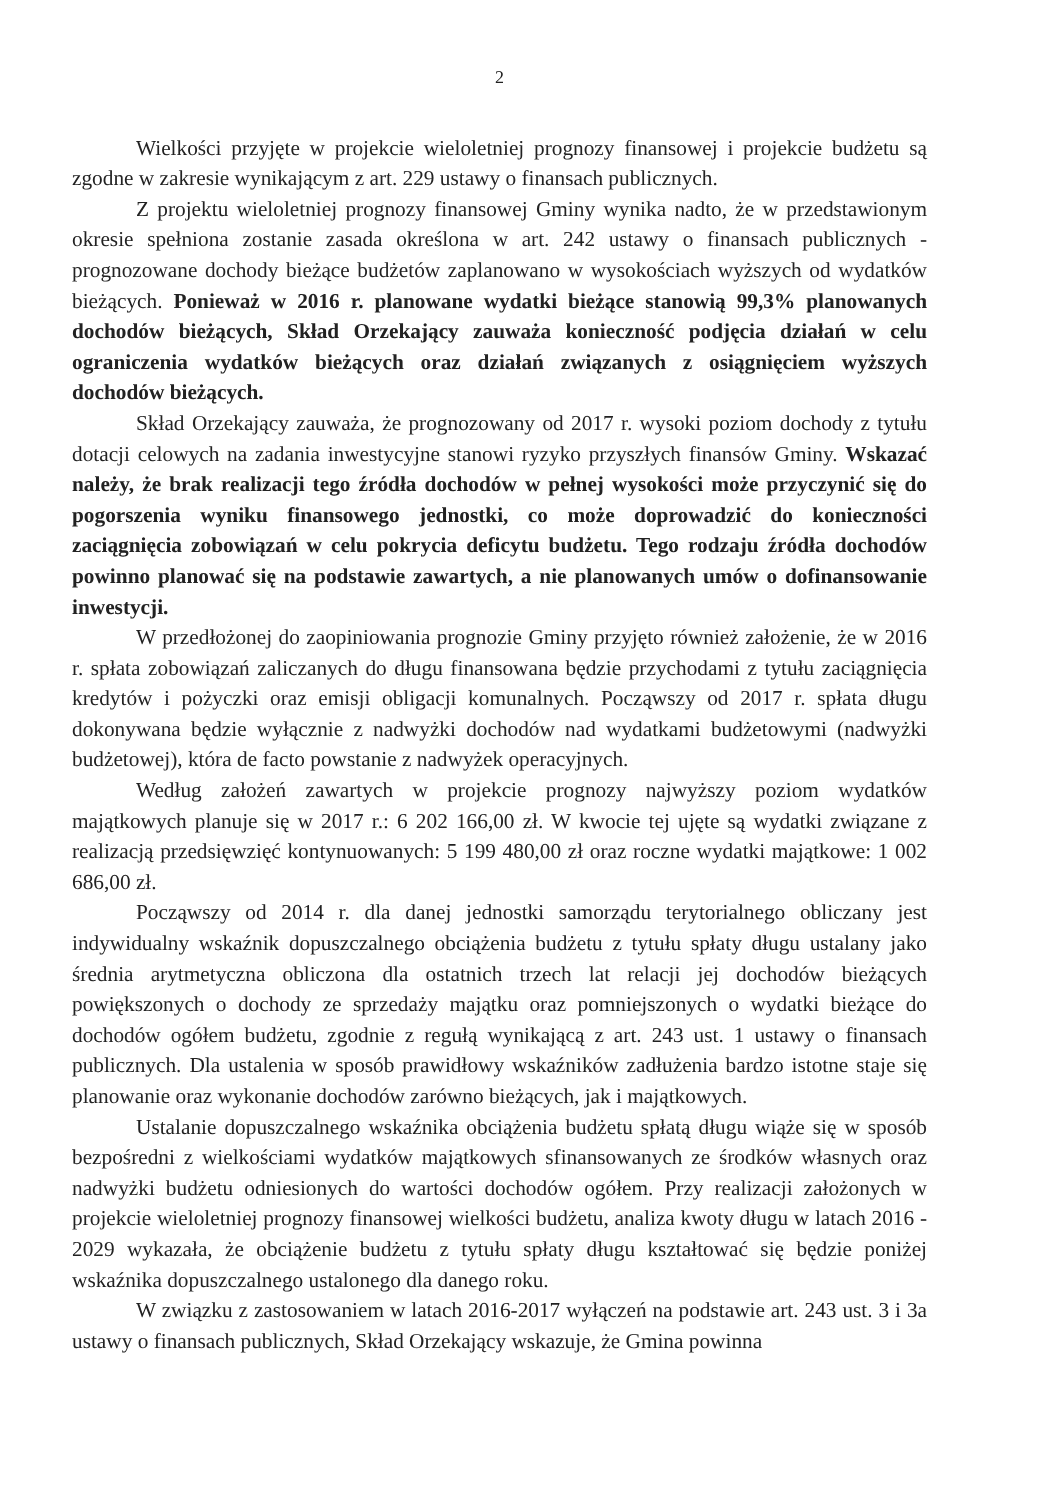2
Wielkości przyjęte w projekcie wieloletniej prognozy finansowej i projekcie budżetu są zgodne w zakresie wynikającym z art. 229 ustawy o finansach publicznych.
Z projektu wieloletniej prognozy finansowej Gminy wynika nadto, że w przedstawionym okresie spełniona zostanie zasada określona w art. 242 ustawy o finansach publicznych - prognozowane dochody bieżące budżetów zaplanowano w wysokościach wyższych od wydatków bieżących. Ponieważ w 2016 r. planowane wydatki bieżące stanowią 99,3% planowanych dochodów bieżących, Skład Orzekający zauważa konieczność podjęcia działań w celu ograniczenia wydatków bieżących oraz działań związanych z osiągnięciem wyższych dochodów bieżących.
Skład Orzekający zauważa, że prognozowany od 2017 r. wysoki poziom dochody z tytułu dotacji celowych na zadania inwestycyjne stanowi ryzyko przyszłych finansów Gminy. Wskazać należy, że brak realizacji tego źródła dochodów w pełnej wysokości może przyczynić się do pogorszenia wyniku finansowego jednostki, co może doprowadzić do konieczności zaciągnięcia zobowiązań w celu pokrycia deficytu budżetu. Tego rodzaju źródła dochodów powinno planować się na podstawie zawartych, a nie planowanych umów o dofinansowanie inwestycji.
W przedłożonej do zaopiniowania prognozie Gminy przyjęto również założenie, że w 2016 r. spłata zobowiązań zaliczanych do długu finansowana będzie przychodami z tytułu zaciągnięcia kredytów i pożyczki oraz emisji obligacji komunalnych. Począwszy od 2017 r. spłata długu dokonywana będzie wyłącznie z nadwyżki dochodów nad wydatkami budżetowymi (nadwyżki budżetowej), która de facto powstanie z nadwyżek operacyjnych.
Według założeń zawartych w projekcie prognozy najwyższy poziom wydatków majątkowych planuje się w 2017 r.: 6 202 166,00 zł. W kwocie tej ujęte są wydatki związane z realizacją przedsięwzięć kontynuowanych: 5 199 480,00 zł oraz roczne wydatki majątkowe: 1 002 686,00 zł.
Począwszy od 2014 r. dla danej jednostki samorządu terytorialnego obliczany jest indywidualny wskaźnik dopuszczalnego obciążenia budżetu z tytułu spłaty długu ustalany jako średnia arytmetyczna obliczona dla ostatnich trzech lat relacji jej dochodów bieżących powiększonych o dochody ze sprzedaży majątku oraz pomniejszonych o wydatki bieżące do dochodów ogółem budżetu, zgodnie z regułą wynikającą z art. 243 ust. 1 ustawy o finansach publicznych. Dla ustalenia w sposób prawidłowy wskaźników zadłużenia bardzo istotne staje się planowanie oraz wykonanie dochodów zarówno bieżących, jak i majątkowych.
Ustalanie dopuszczalnego wskaźnika obciążenia budżetu spłatą długu wiąże się w sposób bezpośredni z wielkościami wydatków majątkowych sfinansowanych ze środków własnych oraz nadwyżki budżetu odniesionych do wartości dochodów ogółem. Przy realizacji założonych w projekcie wieloletniej prognozy finansowej wielkości budżetu, analiza kwoty długu w latach 2016 - 2029 wykazała, że obciążenie budżetu z tytułu spłaty długu kształtować się będzie poniżej wskaźnika dopuszczalnego ustalonego dla danego roku.
W związku z zastosowaniem w latach 2016-2017 wyłączeń na podstawie art. 243 ust. 3 i 3a ustawy o finansach publicznych, Skład Orzekający wskazuje, że Gmina powinna